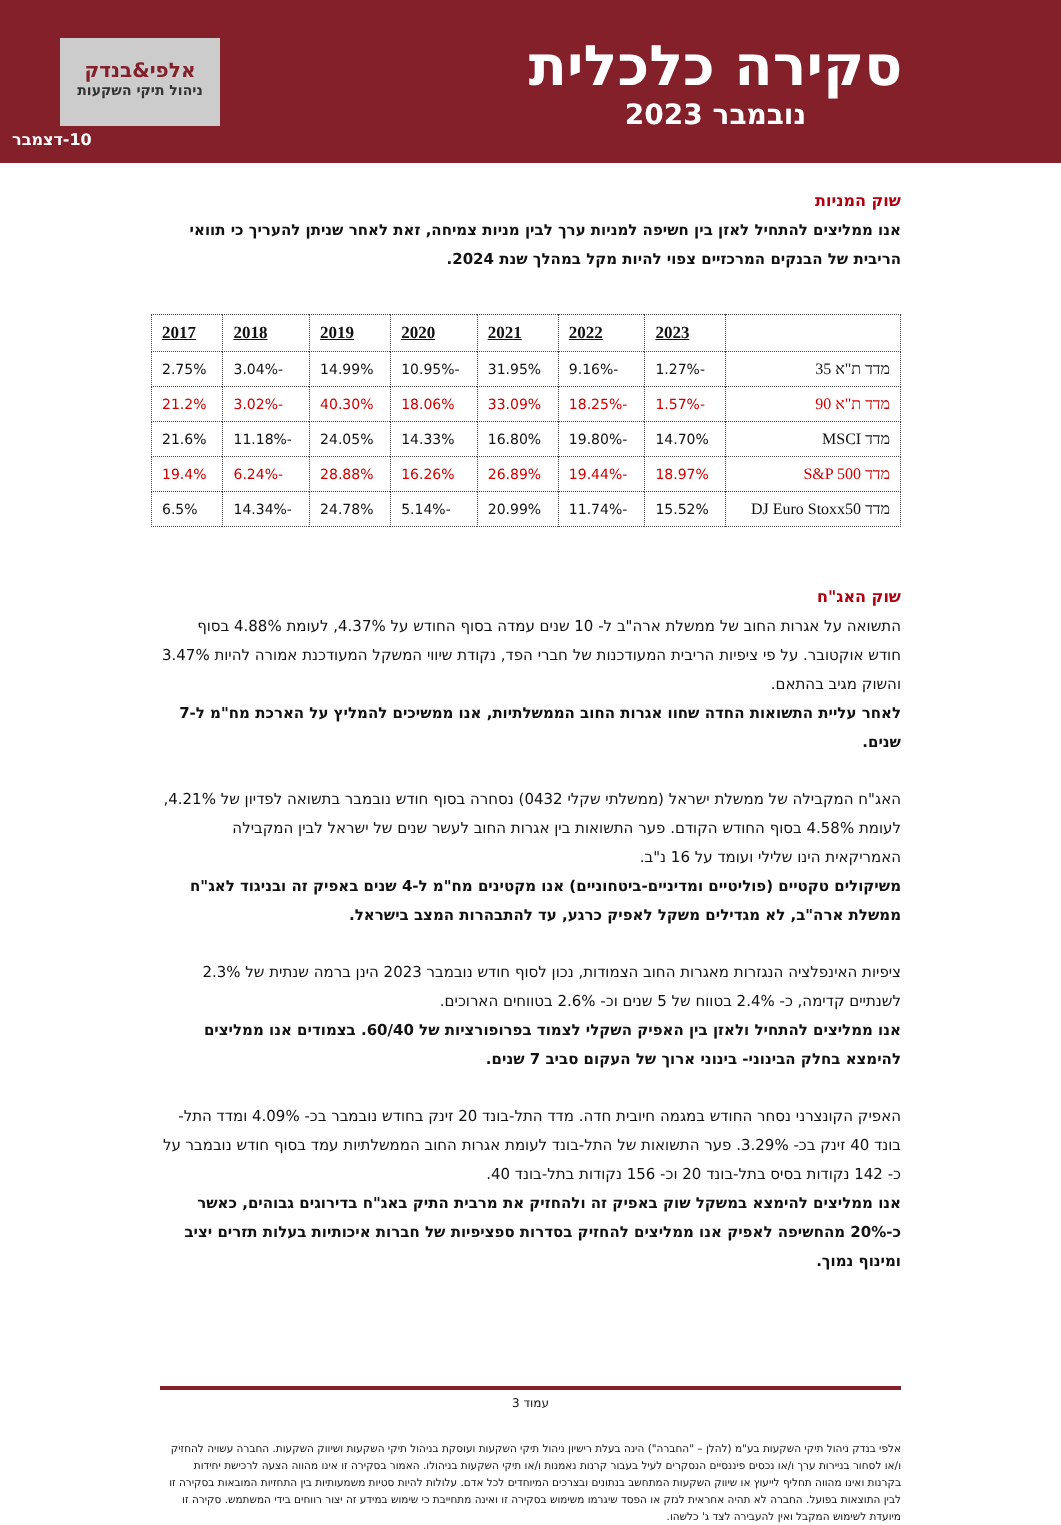סקירה כלכלית
נובמבר 2023
אלפי&בנדק
ניהול תיקי השקעות
10-דצמבר
שוק המניות
אנו ממליצים להתחיל לאזן בין חשיפה למניות ערך לבין מניות צמיחה, זאת לאחר שניתן להעריך כי תוואי הריבית של הבנקים המרכזיים צפוי להיות מקל במהלך שנת 2024.
| | 2023 | 2022 | 2021 | 2020 | 2019 | 2018 | 2017 |
| --- | --- | --- | --- | --- | --- | --- | --- |
| מדד ת"א 35 | -1.27% | -9.16% | 31.95% | -10.95% | 14.99% | -3.04% | 2.75% |
| מדד ת"א 90 | -1.57% | -18.25% | 33.09% | 18.06% | 40.30% | -3.02% | 21.2% |
| מדד MSCI | 14.70% | -19.80% | 16.80% | 14.33% | 24.05% | -11.18% | 21.6% |
| מדד S&P 500 | 18.97% | -19.44% | 26.89% | 16.26% | 28.88% | -6.24% | 19.4% |
| מדד DJ Euro Stoxx50 | 15.52% | -11.74% | 20.99% | -5.14% | 24.78% | -14.34% | 6.5% |
שוק האג"ח
התשואה על אגרות החוב של ממשלת ארה"ב ל- 10 שנים עמדה בסוף החודש על 4.37%, לעומת 4.88% בסוף חודש אוקטובר. על פי ציפיות הריבית המעודכנות של חברי הפד, נקודת שיווי המשקל המעודכנת אמורה להיות 3.47% והשוק מגיב בהתאם.
לאחר עליית התשואות החדה שחוו אגרות החוב הממשלתיות, אנו ממשיכים להמליץ על הארכת מח"מ ל-7 שנים.
האג"ח המקבילה של ממשלת ישראל (ממשלתי שקלי 0432) נסחרה בסוף חודש נובמבר בתשואה לפדיון של 4.21%, לעומת 4.58% בסוף החודש הקודם. פער התשואות בין אגרות החוב לעשר שנים של ישראל לבין המקבילה האמריקאית הינו שלילי ועומד על 16 נ"ב.
משיקולים טקטיים (פוליטיים ומדיניים-ביטחוניים) אנו מקטינים מח"מ ל-4 שנים באפיק זה ובניגוד לאג"ח ממשלת ארה"ב, לא מגדילים משקל לאפיק כרגע, עד להתבהרות המצב בישראל.
ציפיות האינפלציה הנגזרות מאגרות החוב הצמודות, נכון לסוף חודש נובמבר 2023 הינן ברמה שנתית של 2.3% לשנתיים קדימה, כ- 2.4% בטווח של 5 שנים וכ- 2.6% בטווחים הארוכים.
אנו ממליצים להתחיל ולאזן בין האפיק השקלי לצמוד בפרופורציות של 60/40. בצמודים אנו ממליצים להימצא בחלק הבינוני- בינוני ארוך של העקום סביב 7 שנים.
האפיק הקונצרני נסחר החודש במגמה חיובית חדה. מדד התל-בונד 20 זינק בחודש נובמבר בכ- 4.09% ומדד התל-בונד 40 זינק בכ- 3.29%. פער התשואות של התל-בונד לעומת אגרות החוב הממשלתיות עמד בסוף חודש נובמבר על כ- 142 נקודות בסיס בתל-בונד 20 וכ- 156 נקודות בתל-בונד 40.
אנו ממליצים להימצא במשקל שוק באפיק זה ולהחזיק את מרבית התיק באג"ח בדירוגים גבוהים, כאשר כ-20% מהחשיפה לאפיק אנו ממליצים להחזיק בסדרות ספציפיות של חברות איכותיות בעלות תזרים יציב ומינוף נמוך.
עמוד 3
אלפי בנדק ניהול תיקי השקעות בע"מ (להלן – "החברה") הינה בעלת רישיון ניהול תיקי השקעות ועוסקת בניהול תיקי השקעות ושיווק השקעות. החברה עשויה להחזיק ו/או לסחור בניירות ערך ו/או נכסים פיננסיים הנסקרים לעיל בעבור קרנות נאמנות ו/או תיקי השקעות בניהולו. האמור בסקירה זו אינו מהווה הצעה לרכישת יחידות בקרנות ואינו מהווה תחליף לייעוץ או שיווק השקעות המתחשב בנתונים ובצרכים המיוחדים לכל אדם. עלולות להיות סטיות משמעותיות בין התחזיות המובאות בסקירה זו לבין התוצאות בפועל. החברה לא תהיה אחראית לנזק או הפסד שיגרמו משימוש בסקירה זו ואינה מתחייבת כי שימוש במידע זה יצור רווחים בידי המשתמש. סקירה זו מיועדת לשימוש המקבל ואין להעבירה לצד ג' כלשהו.